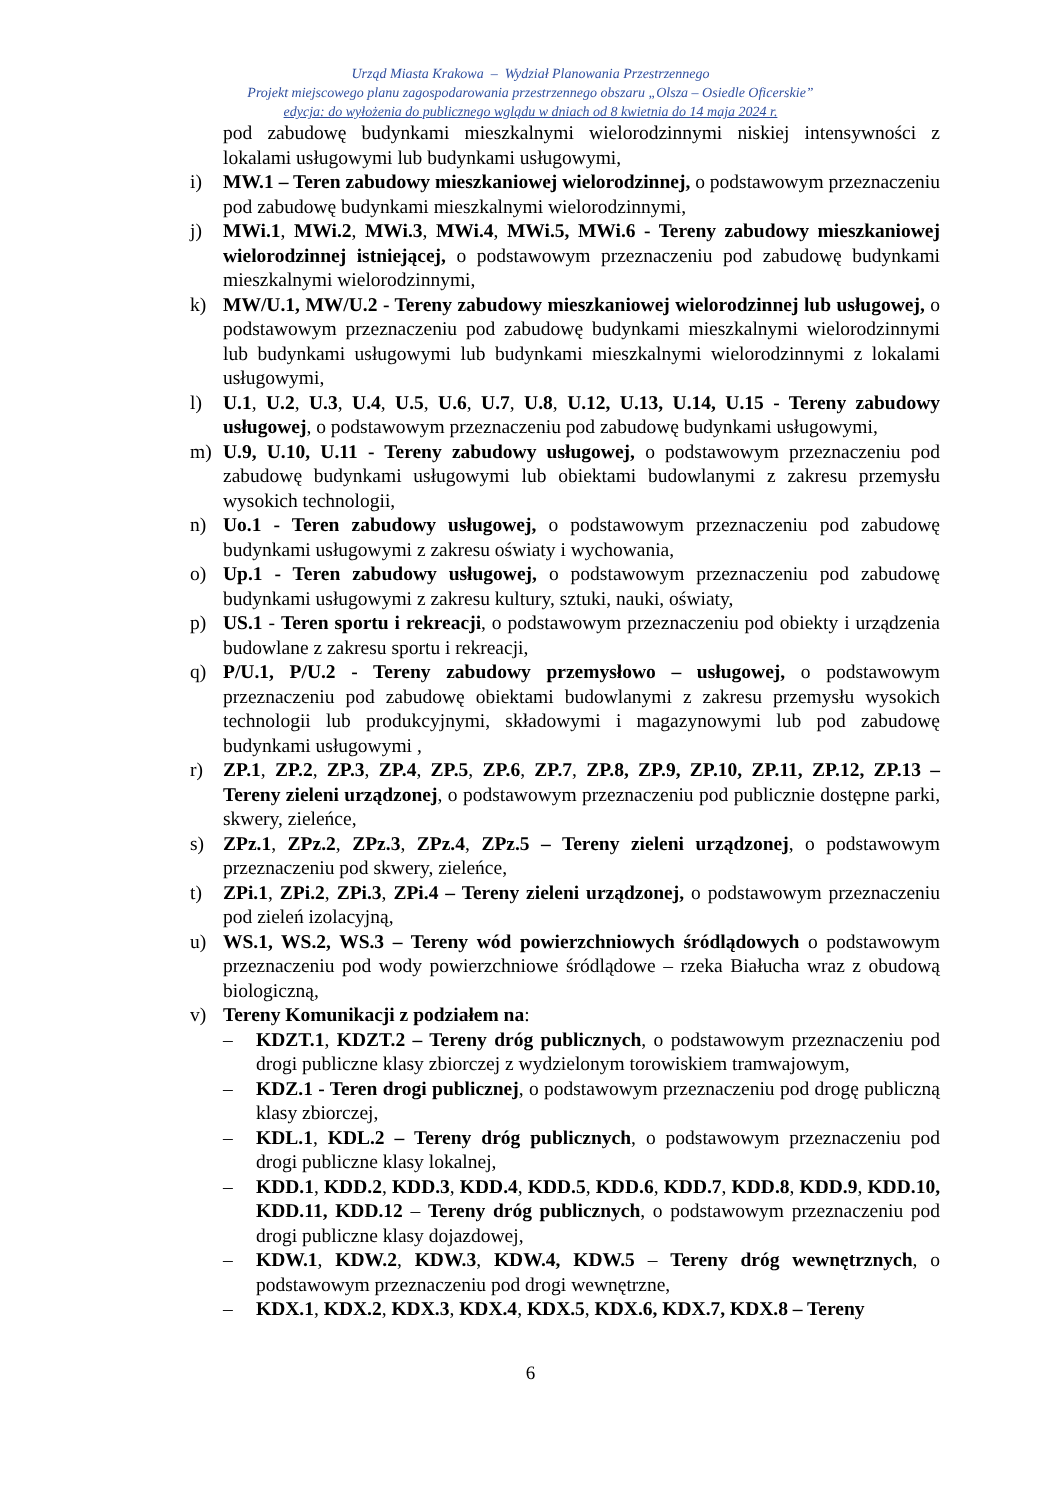Urząd Miasta Krakowa – Wydział Planowania Przestrzennego
Projekt miejscowego planu zagospodarowania przestrzennego obszaru „Olsza – Osiedle Oficerskie”
edycja: do wyłożenia do publicznego wglądu w dniach od 8 kwietnia do 14 maja 2024 r.
pod zabudowę budynkami mieszkalnymi wielorodzinnymi niskiej intensywności z lokalami usługowymi lub budynkami usługowymi,
i) MW.1 – Teren zabudowy mieszkaniowej wielorodzinnej, o podstawowym przeznaczeniu pod zabudowę budynkami mieszkalnymi wielorodzinnymi,
j) MWi.1, MWi.2, MWi.3, MWi.4, MWi.5, MWi.6 - Tereny zabudowy mieszkaniowej wielorodzinnej istniejącej, o podstawowym przeznaczeniu pod zabudowę budynkami mieszkalnymi wielorodzinnymi,
k) MW/U.1, MW/U.2 - Tereny zabudowy mieszkaniowej wielorodzinnej lub usługowej, o podstawowym przeznaczeniu pod zabudowę budynkami mieszkalnymi wielorodzinnymi lub budynkami usługowymi lub budynkami mieszkalnymi wielorodzinnymi z lokalami usługowymi,
l) U.1, U.2, U.3, U.4, U.5, U.6, U.7, U.8, U.12, U.13, U.14, U.15 - Tereny zabudowy usługowej, o podstawowym przeznaczeniu pod zabudowę budynkami usługowymi,
m) U.9, U.10, U.11 - Tereny zabudowy usługowej, o podstawowym przeznaczeniu pod zabudowę budynkami usługowymi lub obiektami budowlanymi z zakresu przemysłu wysokich technologii,
n) Uo.1 - Teren zabudowy usługowej, o podstawowym przeznaczeniu pod zabudowę budynkami usługowymi z zakresu oświaty i wychowania,
o) Up.1 - Teren zabudowy usługowej, o podstawowym przeznaczeniu pod zabudowę budynkami usługowymi z zakresu kultury, sztuki, nauki, oświaty,
p) US.1 - Teren sportu i rekreacji, o podstawowym przeznaczeniu pod obiekty i urządzenia budowlane z zakresu sportu i rekreacji,
q) P/U.1, P/U.2 - Tereny zabudowy przemysłowo – usługowej, o podstawowym przeznaczeniu pod zabudowę obiektami budowlanymi z zakresu przemysłu wysokich technologii lub produkcyjnymi, składowymi i magazynowymi lub pod zabudowę budynkami usługowymi ,
r) ZP.1, ZP.2, ZP.3, ZP.4, ZP.5, ZP.6, ZP.7, ZP.8, ZP.9, ZP.10, ZP.11, ZP.12, ZP.13 – Tereny zieleni urządzonej, o podstawowym przeznaczeniu pod publicznie dostępne parki, skwery, zieleńce,
s) ZPz.1, ZPz.2, ZPz.3, ZPz.4, ZPz.5 – Tereny zieleni urządzonej, o podstawowym przeznaczeniu pod skwery, zieleńce,
t) ZPi.1, ZPi.2, ZPi.3, ZPi.4 – Tereny zieleni urządzonej, o podstawowym przeznaczeniu pod zieleń izolacyjną,
u) WS.1, WS.2, WS.3 – Tereny wód powierzchniowych śródlądowych o podstawowym przeznaczeniu pod wody powierzchniowe śródlądowe – rzeka Białucha wraz z obudową biologiczną,
v) Tereny Komunikacji z podziałem na:
– KDZT.1, KDZT.2 – Tereny dróg publicznych, o podstawowym przeznaczeniu pod drogi publiczne klasy zbiorczej z wydzielonym torowiskiem tramwajowym,
– KDZ.1 - Teren drogi publicznej, o podstawowym przeznaczeniu pod drogę publiczną klasy zbiorczej,
– KDL.1, KDL.2 – Tereny dróg publicznych, o podstawowym przeznaczeniu pod drogi publiczne klasy lokalnej,
– KDD.1, KDD.2, KDD.3, KDD.4, KDD.5, KDD.6, KDD.7, KDD.8, KDD.9, KDD.10, KDD.11, KDD.12 – Tereny dróg publicznych, o podstawowym przeznaczeniu pod drogi publiczne klasy dojazdowej,
– KDW.1, KDW.2, KDW.3, KDW.4, KDW.5 – Tereny dróg wewnętrznych, o podstawowym przeznaczeniu pod drogi wewnętrzne,
– KDX.1, KDX.2, KDX.3, KDX.4, KDX.5, KDX.6, KDX.7, KDX.8 – Tereny
6